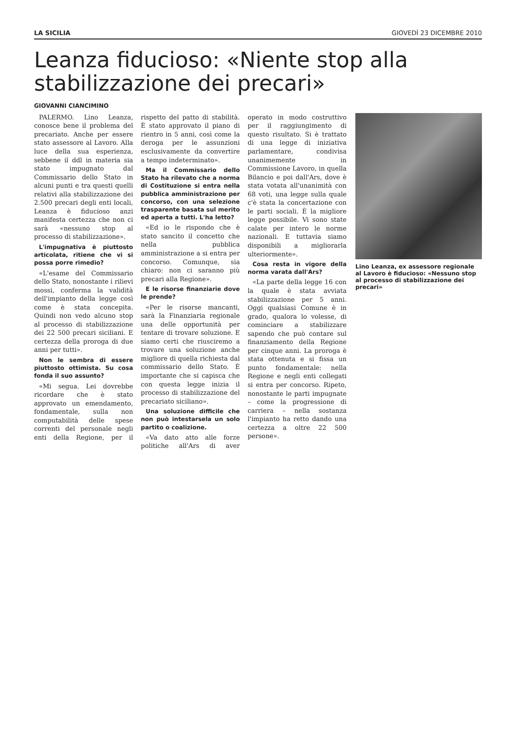LA SICILIA GIOVEDÌ 23 DICEMBRE 2010
Leanza fiducioso: «Niente stop alla stabilizzazione dei precari»
GIOVANNI CIANCIMINO
PALERMO. Lino Leanza, conosce bene il problema del precariato. Anche per essere stato assessore al Lavoro. Alla luce della sua esperienza, sebbene il ddl in materia sia stato impugnato dal Commissario dello Stato in alcuni punti e tra questi quelli relativi alla stabilizzazione dei 2.500 precari degli enti locali, Leanza è fiducioso anzi manifesta certezza che non ci sarà «nessuno stop al processo di stabilizzazione».
L'impugnativa è piuttosto articolata, ritiene che vi si possa porre rimedio?
«L'esame del Commissario dello Stato, nonostante i rilievi mossi, conferma la validità dell'impianto della legge così come è stata concepita. Quindi non vedo alcuno stop al processo di stabilizzazione dei 22 500 precari siciliani. E certezza della proroga di due anni per tutti».
Non le sembra di essere piuttosto ottimista. Su cosa fonda il suo assunto?
«Mi segua. Lei dovrebbe ricordare che è stato approvato un emendamento, fondamentale, sulla non computabilità delle spese correnti del personale negli enti della Regione, per il rispetto del patto di stabilità. È stato approvato il piano di rientro in 5 anni, così come la deroga per le assunzioni esclusivamente da convertire a tempo indeterminato».
Ma il Commissario dello Stato ha rilevato che a norma di Costituzione si entra nella pubblica amministrazione per concorso, con una selezione trasparente basata sul merito ed aperta a tutti. L'ha letto?
«Ed io le rispondo che è stato sancito il concetto che nella pubblica amministrazione a si entra per concorso. Comunque, sia chiaro: non ci saranno più precari alla Regione».
E le risorse finanziarie dove le prende?
«Per le risorse mancanti, sarà la Finanziaria regionale una delle opportunità per tentare di trovare soluzione. E siamo certi che riusciremo a trovare una soluzione anche migliore di quella richiesta dal commissario dello Stato. È importante che si capisca che con questa legge inizia il processo di stabilizzazione del precariato siciliano».
Una soluzione difficile che non può intestarsela un solo partito o coalizione.
«Va dato atto alle forze politiche all'Ars di aver operato in modo costruttivo per il raggiungimento di questo risultato. Si è trattato di una legge di iniziativa parlamentare, condivisa unanimemente in Commissione Lavoro, in quella Bilancio e poi dall'Ars, dove è stata votata all'unanimità con 68 voti, una legge sulla quale c'è stata la concertazione con le parti sociali. È la migliore legge possibile. Vi sono state calate per intero le norme nazionali. E tuttavia siamo disponibili a migliorarla ulteriormente».
Cosa resta in vigore della norma varata dall'Ars?
«La parte della legge 16 con la quale è stata avviata stabilizzazione per 5 anni. Oggi qualsiasi Comune è in grado, qualora lo volesse, di cominciare a stabilizzare sapendo che può contare sul finanziamento della Regione per cinque anni. La proroga è stata ottenuta e si fissa un punto fondamentale: nella Regione e negli enti collegati si entra per concorso. Ripeto, nonostante le parti impugnate – come la progressione di carriera – nella sostanza l'impianto ha retto dando una certezza a oltre 22 500 persone».
Lino Leanza, ex assessore regionale al Lavoro è fiducioso: «Nessuno stop al processo di stabilizzazione dei precari»